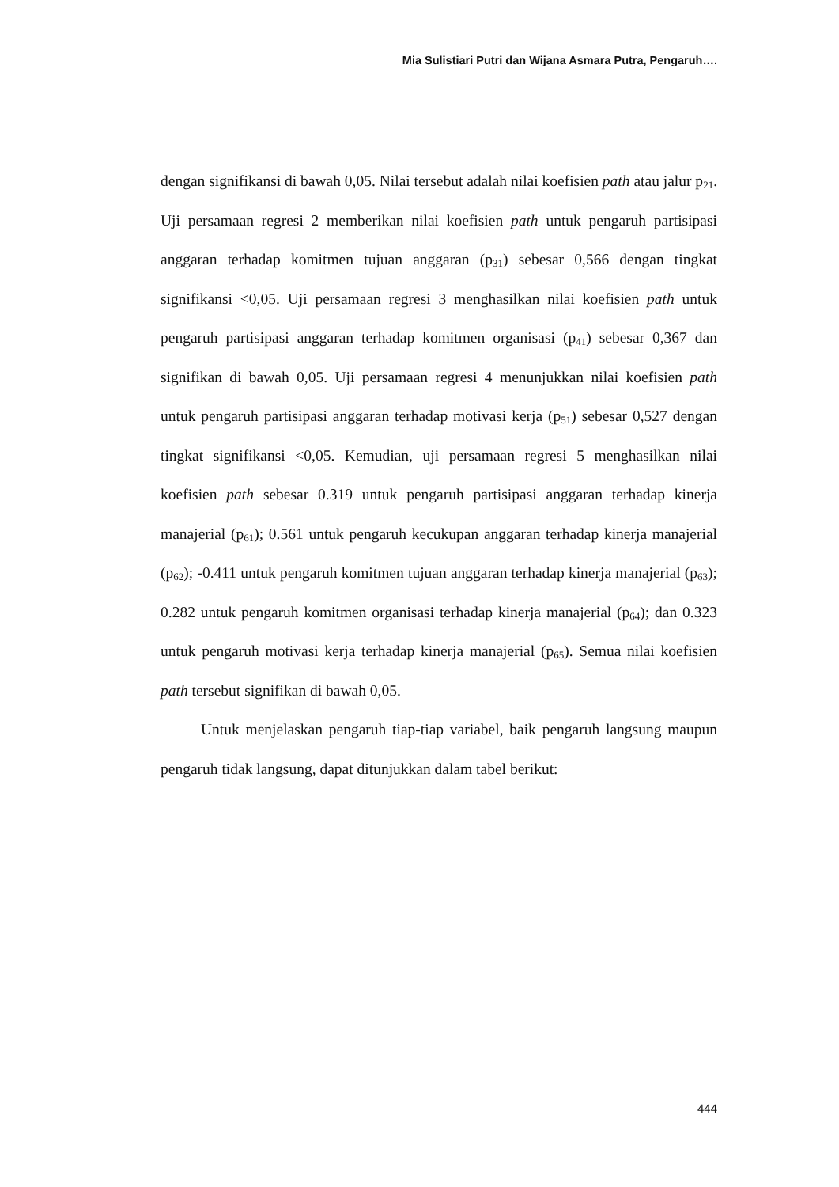Mia Sulistiari Putri dan Wijana Asmara Putra, Pengaruh….
dengan signifikansi di bawah 0,05. Nilai tersebut adalah nilai koefisien path atau jalur p<sub>21</sub>. Uji persamaan regresi 2 memberikan nilai koefisien path untuk pengaruh partisipasi anggaran terhadap komitmen tujuan anggaran (p<sub>31</sub>) sebesar 0,566 dengan tingkat signifikansi <0,05. Uji persamaan regresi 3 menghasilkan nilai koefisien path untuk pengaruh partisipasi anggaran terhadap komitmen organisasi (p<sub>41</sub>) sebesar 0,367 dan signifikan di bawah 0,05. Uji persamaan regresi 4 menunjukkan nilai koefisien path untuk pengaruh partisipasi anggaran terhadap motivasi kerja (p<sub>51</sub>) sebesar 0,527 dengan tingkat signifikansi <0,05. Kemudian, uji persamaan regresi 5 menghasilkan nilai koefisien path sebesar 0.319 untuk pengaruh partisipasi anggaran terhadap kinerja manajerial (p<sub>61</sub>); 0.561 untuk pengaruh kecukupan anggaran terhadap kinerja manajerial (p<sub>62</sub>); -0.411 untuk pengaruh komitmen tujuan anggaran terhadap kinerja manajerial (p<sub>63</sub>); 0.282 untuk pengaruh komitmen organisasi terhadap kinerja manajerial (p<sub>64</sub>); dan 0.323 untuk pengaruh motivasi kerja terhadap kinerja manajerial (p<sub>65</sub>). Semua nilai koefisien path tersebut signifikan di bawah 0,05.
Untuk menjelaskan pengaruh tiap-tiap variabel, baik pengaruh langsung maupun pengaruh tidak langsung, dapat ditunjukkan dalam tabel berikut:
444